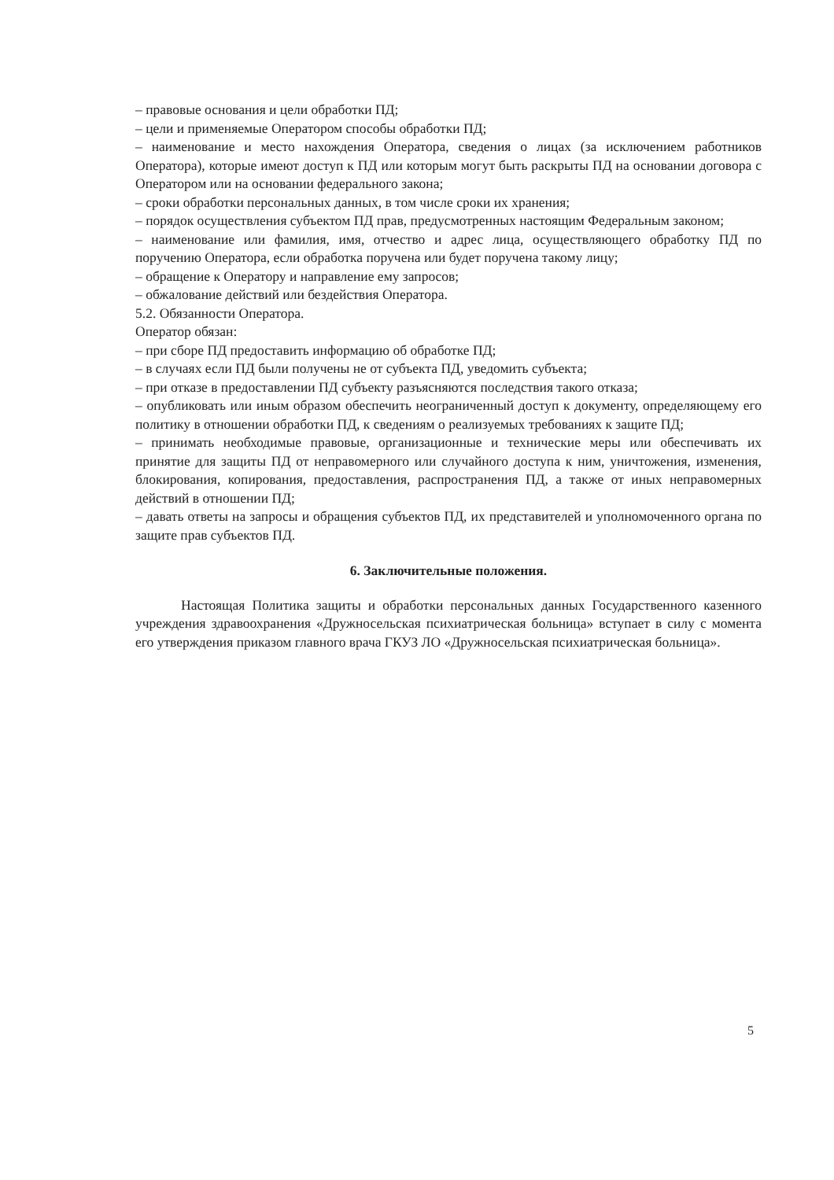– правовые основания и цели обработки ПД;
– цели и применяемые Оператором способы обработки ПД;
– наименование и место нахождения Оператора, сведения о лицах (за исключением работников Оператора), которые имеют доступ к ПД или которым могут быть раскрыты ПД на основании договора с Оператором или на основании федерального закона;
– сроки обработки персональных данных, в том числе сроки их хранения;
– порядок осуществления субъектом ПД прав, предусмотренных настоящим Федеральным законом;
– наименование или фамилия, имя, отчество и адрес лица, осуществляющего обработку ПД по поручению Оператора, если обработка поручена или будет поручена такому лицу;
– обращение к Оператору и направление ему запросов;
– обжалование действий или бездействия Оператора.
5.2. Обязанности Оператора.
Оператор обязан:
– при сборе ПД предоставить информацию об обработке ПД;
– в случаях если ПД были получены не от субъекта ПД, уведомить субъекта;
– при отказе в предоставлении ПД субъекту разъясняются последствия такого отказа;
– опубликовать или иным образом обеспечить неограниченный доступ к документу, определяющему его политику в отношении обработки ПД, к сведениям о реализуемых требованиях к защите ПД;
– принимать необходимые правовые, организационные и технические меры или обеспечивать их принятие для защиты ПД от неправомерного или случайного доступа к ним, уничтожения, изменения, блокирования, копирования, предоставления, распространения ПД, а также от иных неправомерных действий в отношении ПД;
– давать ответы на запросы и обращения субъектов ПД, их представителей и уполномоченного органа по защите прав субъектов ПД.
6. Заключительные положения.
Настоящая Политика защиты и обработки персональных данных Государственного казенного учреждения здравоохранения «Дружносельская психиатрическая больница» вступает в силу с момента его утверждения приказом главного врача ГКУЗ ЛО «Дружносельская психиатрическая больница».
5